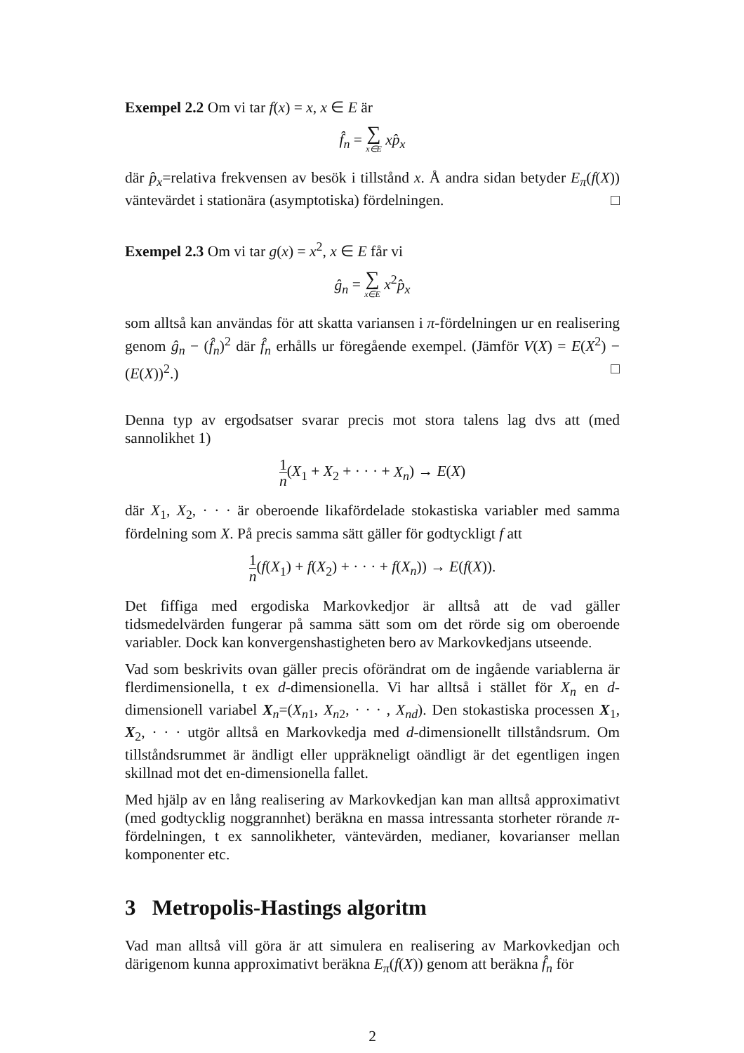Exempel 2.2 Om vi tar f(x) = x, x ∈ E är
f̂<sub>n</sub> = ∑ x∈E xp̂<sub>x</sub>
där p̂<sub>x</sub>=relativa frekvensen av besök i tillstånd x. Å andra sidan betyder E<sub>π</sub>(f(X)) väntevärdet i stationära (asymptotiska) fördelningen. □
Exempel 2.3 Om vi tar g(x) = x<sup>2</sup>, x ∈ E får vi
ĝ<sub>n</sub> = ∑ x∈E x<sup>2</sup>p̂<sub>x</sub>
som alltså kan användas för att skatta variansen i π-fördelningen ur en realisering genom ĝ<sub>n</sub> − (f̂<sub>n</sub>)<sup>2</sup> där f̂<sub>n</sub> erhålls ur föregående exempel. (Jämför V(X) = E(X<sup>2</sup>) − (E(X))<sup>2</sup>.) □
Denna typ av ergodsatser svarar precis mot stora talens lag dvs att (med sannolikhet 1)
1 n(X<sub>1</sub> + X<sub>2</sub> + · · · + X<sub>n</sub>) → E(X)
där X<sub>1</sub>, X<sub>2</sub>, · · · är oberoende likafördelade stokastiska variabler med samma fördelning som X. På precis samma sätt gäller för godtyckligt f att
1 n(f(X<sub>1</sub>) + f(X<sub>2</sub>) + · · · + f(X<sub>n</sub>)) → E(f(X)).
Det fiffiga med ergodiska Markovkedjor är alltså att de vad gäller tidsmedelvärden fungerar på samma sätt som om det rörde sig om oberoende variabler. Dock kan konvergenshastigheten bero av Markovkedjans utseende.
Vad som beskrivits ovan gäller precis oförändrat om de ingående variablerna är flerdimensionella, t ex d-dimensionella. Vi har alltså i stället för X<sub>n</sub> en d-dimensionell variabel X<sub>n</sub>=(X<sub>n1</sub>, X<sub>n2</sub>, · · · , X<sub>nd</sub>). Den stokastiska processen X<sub>1</sub>, X<sub>2</sub>, · · · utgör alltså en Markovkedja med d-dimensionellt tillståndsrum. Om tillståndsrummet är ändligt eller uppräkneligt oändligt är det egentligen ingen skillnad mot det en-dimensionella fallet.
Med hjälp av en lång realisering av Markovkedjan kan man alltså approximativt (med godtycklig noggrannhet) beräkna en massa intressanta storheter rörande π-fördelningen, t ex sannolikheter, väntevärden, medianer, kovarianser mellan komponenter etc.
3 Metropolis-Hastings algoritm
Vad man alltså vill göra är att simulera en realisering av Markovkedjan och därigenom kunna approximativt beräkna E<sub>π</sub>(f(X)) genom att beräkna f̂<sub>n</sub> för
2